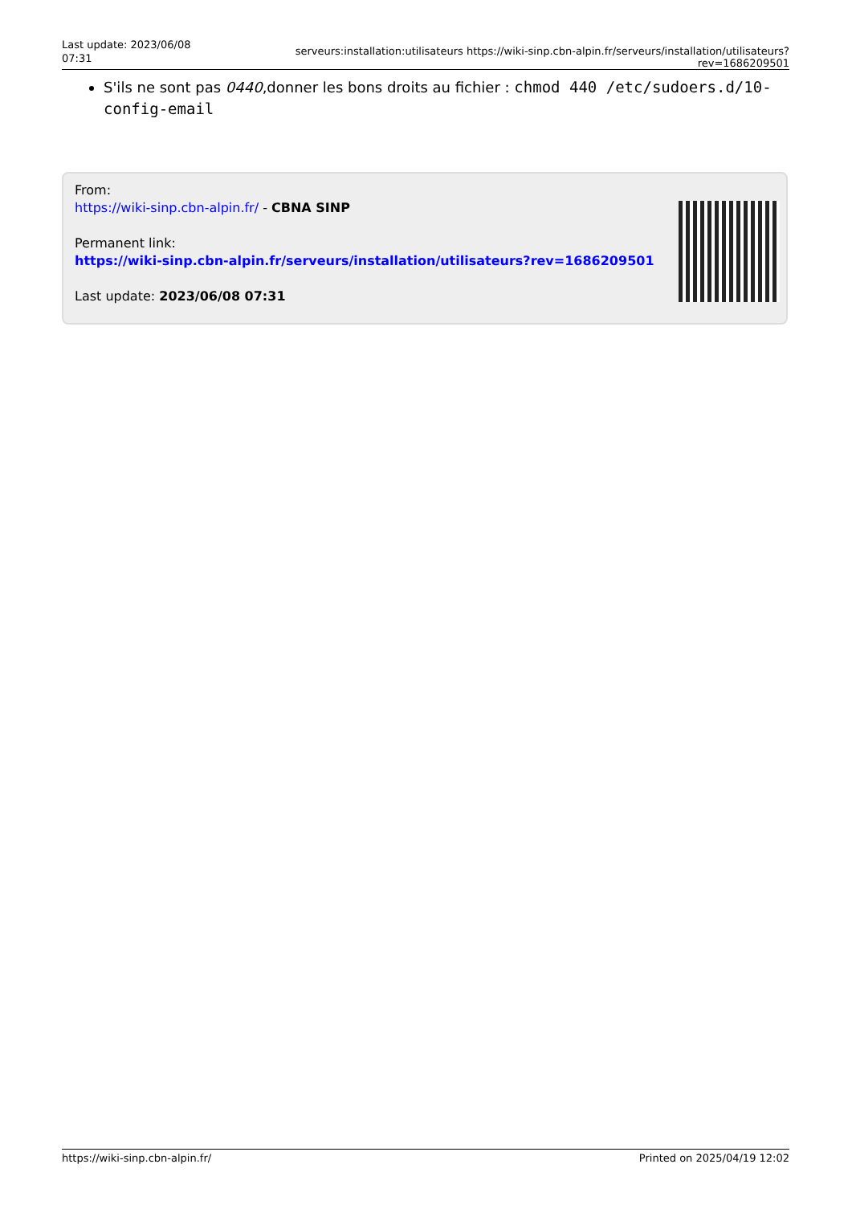Last update: 2023/06/08 07:31
serveurs:installation:utilisateurs https://wiki-sinp.cbn-alpin.fr/serveurs/installation/utilisateurs?rev=1686209501
S'ils ne sont pas 0440,donner les bons droits au fichier : chmod 440 /etc/sudoers.d/10-config-email
From:
https://wiki-sinp.cbn-alpin.fr/ - CBNA SINP
Permanent link:
https://wiki-sinp.cbn-alpin.fr/serveurs/installation/utilisateurs?rev=1686209501
Last update: 2023/06/08 07:31
https://wiki-sinp.cbn-alpin.fr/ Printed on 2025/04/19 12:02